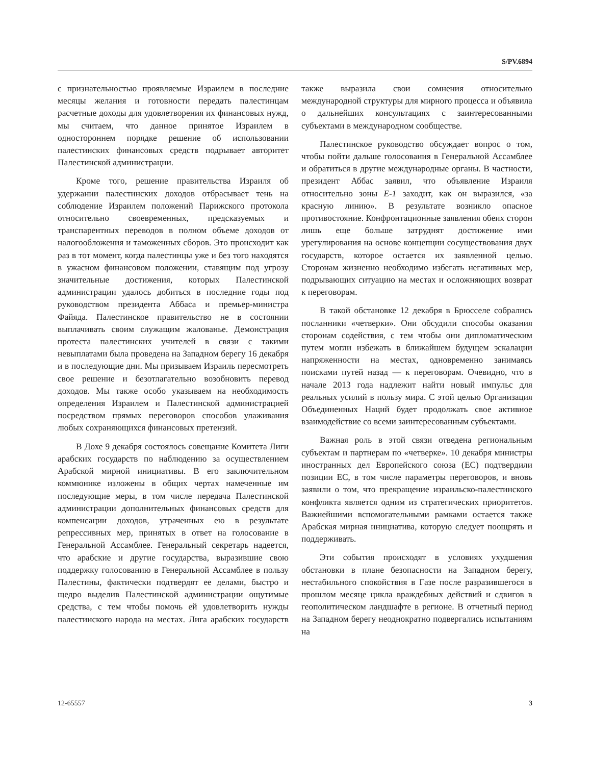S/PV.6894
с признательностью проявляемые Израилем в последние месяцы желания и готовности передать палестинцам расчетные доходы для удовлетворения их финансовых нужд, мы считаем, что данное принятое Израилем в одностороннем порядке решение об использовании палестинских финансовых средств подрывает авторитет Палестинской администрации.
Кроме того, решение правительства Израиля об удержании палестинских доходов отбрасывает тень на соблюдение Израилем положений Парижского протокола относительно своевременных, предсказуемых и транспарентных переводов в полном объеме доходов от налогообложения и таможенных сборов. Это происходит как раз в тот момент, когда палестинцы уже и без того находятся в ужасном финансовом положении, ставящим под угрозу значительные достижения, которых Палестинской администрации удалось добиться в последние годы под руководством президента Аббаса и премьер-министра Файяда. Палестинское правительство не в состоянии выплачивать своим служащим жалованье. Демонстрация протеста палестинских учителей в связи с такими невыплатами была проведена на Западном берегу 16 декабря и в последующие дни. Мы призываем Израиль пересмотреть свое решение и безотлагательно возобновить перевод доходов. Мы также особо указываем на необходимость определения Израилем и Палестинской администрацией посредством прямых переговоров способов улаживания любых сохраняющихся финансовых претензий.
В Дохе 9 декабря состоялось совещание Комитета Лиги арабских государств по наблюдению за осуществлением Арабской мирной инициативы. В его заключительном коммюнике изложены в общих чертах намеченные им последующие меры, в том числе передача Палестинской администрации дополнительных финансовых средств для компенсации доходов, утраченных ею в результате репрессивных мер, принятых в ответ на голосование в Генеральной Ассамблее. Генеральный секретарь надеется, что арабские и другие государства, выразившие свою поддержку голосованию в Генеральной Ассамблее в пользу Палестины, фактически подтвердят ее делами, быстро и щедро выделив Палестинской администрации ощутимые средства, с тем чтобы помочь ей удовлетворить нужды палестинского народа на местах. Лига арабских государств также выразила свои сомнения относительно международной структуры для мирного процесса и объявила о дальнейших консультациях с заинтересованными субъектами в международном сообществе.
Палестинское руководство обсуждает вопрос о том, чтобы пойти дальше голосования в Генеральной Ассамблее и обратиться в другие международные органы. В частности, президент Аббас заявил, что объявление Израиля относительно зоны E-1 заходит, как он выразился, «за красную линию». В результате возникло опасное противостояние. Конфронтационные заявления обеих сторон лишь еще больше затруднят достижение ими урегулирования на основе концепции сосуществования двух государств, которое остается их заявленной целью. Сторонам жизненно необходимо избегать негативных мер, подрывающих ситуацию на местах и осложняющих возврат к переговорам.
В такой обстановке 12 декабря в Брюсселе собрались посланники «четверки». Они обсудили способы оказания сторонам содействия, с тем чтобы они дипломатическим путем могли избежать в ближайшем будущем эскалации напряженности на местах, одновременно занимаясь поисками путей назад — к переговорам. Очевидно, что в начале 2013 года надлежит найти новый импульс для реальных усилий в пользу мира. С этой целью Организация Объединенных Наций будет продолжать свое активное взаимодействие со всеми заинтересованным субъектами.
Важная роль в этой связи отведена региональным субъектам и партнерам по «четверке». 10 декабря министры иностранных дел Европейского союза (ЕС) подтвердили позиции ЕС, в том числе параметры переговоров, и вновь заявили о том, что прекращение израильско-палестинского конфликта является одним из стратегических приоритетов. Важнейшими вспомогательными рамками остается также Арабская мирная инициатива, которую следует поощрять и поддерживать.
Эти события происходят в условиях ухудшения обстановки в плане безопасности на Западном берегу, нестабильного спокойствия в Газе после разразившегося в прошлом месяце цикла враждебных действий и сдвигов в геополитическом ландшафте в регионе. В отчетный период на Западном берегу неоднократно подвергались испытаниям на
12-65557 3